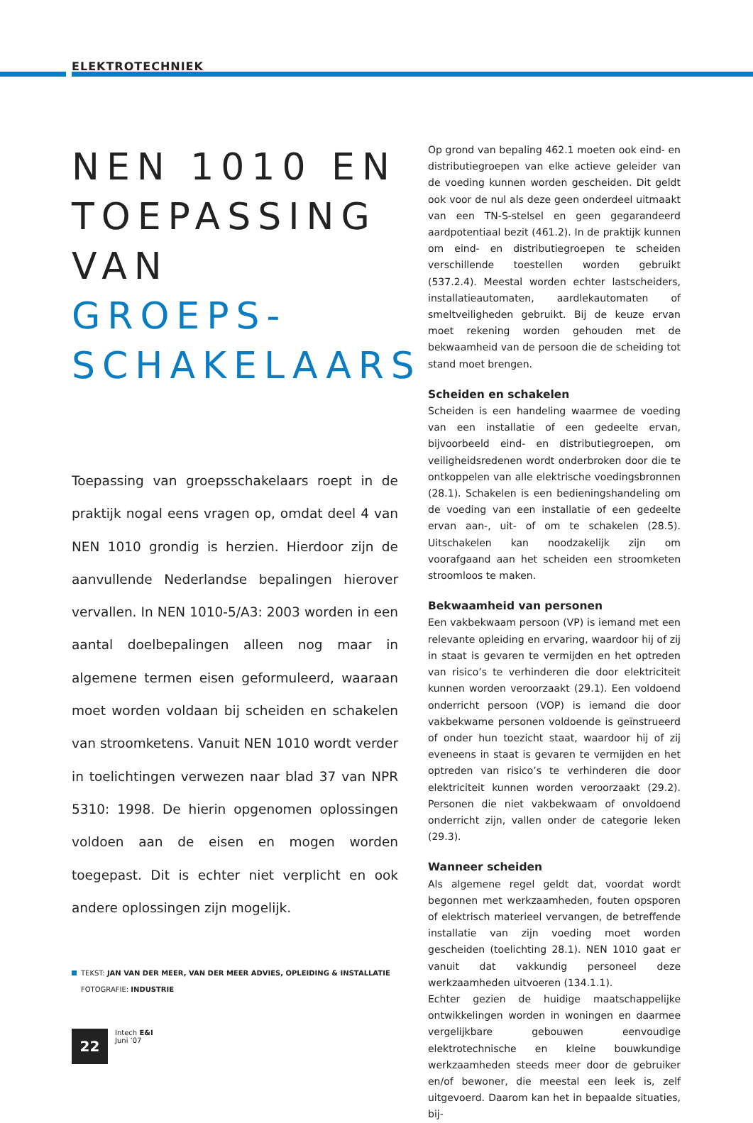ELEKTROTECHNIEK
NEN 1010 EN TOEPASSING VAN GROEPS-SCHAKELAARS
Toepassing van groepsschakelaars roept in de praktijk nogal eens vragen op, omdat deel 4 van NEN 1010 grondig is herzien. Hierdoor zijn de aanvullende Nederlandse bepalingen hierover vervallen. In NEN 1010-5/A3: 2003 worden in een aantal doelbepalingen alleen nog maar in algemene termen eisen geformuleerd, waaraan moet worden voldaan bij scheiden en schakelen van stroomketens. Vanuit NEN 1010 wordt verder in toelichtingen verwezen naar blad 37 van NPR 5310: 1998. De hierin opgenomen oplossingen voldoen aan de eisen en mogen worden toegepast. Dit is echter niet verplicht en ook andere oplossingen zijn mogelijk.
Op grond van bepaling 462.1 moeten ook eind- en distributiegroepen van elke actieve geleider van de voeding kunnen worden gescheiden. Dit geldt ook voor de nul als deze geen onderdeel uitmaakt van een TN-S-stelsel en geen gegarandeerd aardpotentiaal bezit (461.2). In de praktijk kunnen om eind- en distributiegroepen te scheiden verschillende toestellen worden gebruikt (537.2.4). Meestal worden echter lastscheiders, installatieautomaten, aardlekautomaten of smeltveiligheden gebruikt. Bij de keuze ervan moet rekening worden gehouden met de bekwaamheid van de persoon die de scheiding tot stand moet brengen.
Scheiden en schakelen
Scheiden is een handeling waarmee de voeding van een installatie of een gedeelte ervan, bijvoorbeeld eind- en distributiegroepen, om veiligheidsredenen wordt onderbroken door die te ontkoppelen van alle elektrische voedingsbronnen (28.1). Schakelen is een bedieningshandeling om de voeding van een installatie of een gedeelte ervan aan-, uit- of om te schakelen (28.5). Uitschakelen kan noodzakelijk zijn om voorafgaand aan het scheiden een stroomketen stroomloos te maken.
Bekwaamheid van personen
Een vakbekwaam persoon (VP) is iemand met een relevante opleiding en ervaring, waardoor hij of zij in staat is gevaren te vermijden en het optreden van risico’s te verhinderen die door elektriciteit kunnen worden veroorzaakt (29.1). Een voldoend onderricht persoon (VOP) is iemand die door vakbekwame personen voldoende is geïnstrueerd of onder hun toezicht staat, waardoor hij of zij eveneens in staat is gevaren te vermijden en het optreden van risico’s te verhinderen die door elektriciteit kunnen worden veroorzaakt (29.2). Personen die niet vakbekwaam of onvoldoend onderricht zijn, vallen onder de categorie leken (29.3).
Wanneer scheiden
Als algemene regel geldt dat, voordat wordt begonnen met werkzaamheden, fouten opsporen of elektrisch materieel vervangen, de betreffende installatie van zijn voeding moet worden gescheiden (toelichting 28.1). NEN 1010 gaat er vanuit dat vakkundig personeel deze werkzaamheden uitvoeren (134.1.1).
Echter gezien de huidige maatschappelijke ontwikkelingen worden in woningen en daarmee vergelijkbare gebouwen eenvoudige elektrotechnische en kleine bouwkundige werkzaamheden steeds meer door de gebruiker en/of bewoner, die meestal een leek is, zelf uitgevoerd. Daarom kan het in bepaalde situaties, bij-
TEKST: JAN VAN DER MEER, VAN DER MEER ADVIES, OPLEIDING & INSTALLATIE
FOTOGRAFIE: INDUSTRIE
22
Intech E&I
Juni ’07